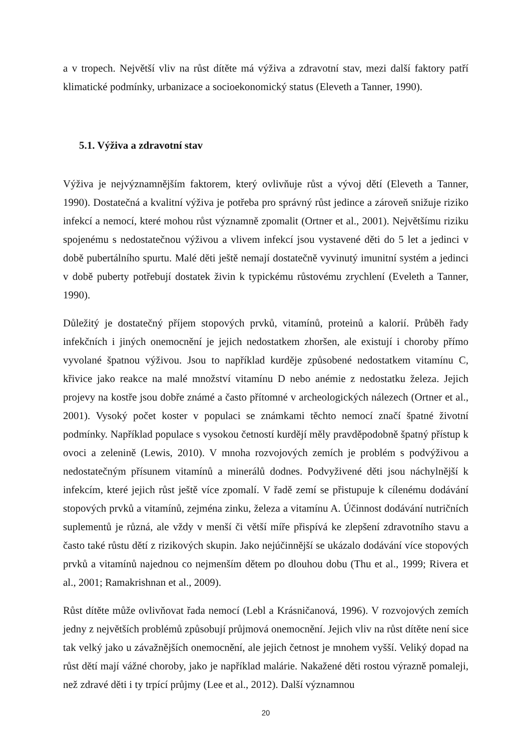a v tropech. Největší vliv na růst dítěte má výživa a zdravotní stav, mezi další faktory patří klimatické podmínky, urbanizace a socioekonomický status (Eleveth a Tanner, 1990).
5.1. Výživa a zdravotní stav
Výživa je nejvýznamnějším faktorem, který ovlivňuje růst a vývoj dětí (Eleveth a Tanner, 1990). Dostatečná a kvalitní výživa je potřeba pro správný růst jedince a zároveň snižuje riziko infekcí a nemocí, které mohou růst významně zpomalit (Ortner et al., 2001). Největšímu riziku spojenému s nedostatečnou výživou a vlivem infekcí jsou vystavené děti do 5 let a jedinci v době pubertálního spurtu. Malé děti ještě nemají dostatečně vyvinutý imunitní systém a jedinci v době puberty potřebují dostatek živin k typickému růstovému zrychlení (Eveleth a Tanner, 1990).
Důležitý je dostatečný příjem stopových prvků, vitamínů, proteinů a kalorií. Průběh řady infekčních i jiných onemocnění je jejich nedostatkem zhoršen, ale existují i choroby přímo vyvolané špatnou výživou. Jsou to například kurděje způsobené nedostatkem vitamínu C, křivice jako reakce na malé množství vitamínu D nebo anémie z nedostatku železa. Jejich projevy na kostře jsou dobře známé a často přítomné v archeologických nálezech (Ortner et al., 2001). Vysoký počet koster v populaci se známkami těchto nemocí značí špatné životní podmínky. Například populace s vysokou četností kurdějí měly pravděpodobně špatný přístup k ovoci a zelenině (Lewis, 2010). V mnoha rozvojových zemích je problém s podvýživou a nedostatečným přísunem vitamínů a minerálů dodnes. Podvyživené děti jsou náchylnější k infekcím, které jejich růst ještě více zpomalí. V řadě zemí se přistupuje k cílenému dodávání stopových prvků a vitamínů, zejména zinku, železa a vitamínu A. Účinnost dodávání nutričních suplementů je různá, ale vždy v menší či větší míře přispívá ke zlepšení zdravotního stavu a často také růstu dětí z rizikových skupin. Jako nejúčinnější se ukázalo dodávání více stopových prvků a vitamínů najednou co nejmenším dětem po dlouhou dobu (Thu et al., 1999; Rivera et al., 2001; Ramakrishnan et al., 2009).
Růst dítěte může ovlivňovat řada nemocí (Lebl a Krásničanová, 1996). V rozvojových zemích jedny z největších problémů způsobují průjmová onemocnění. Jejich vliv na růst dítěte není sice tak velký jako u závažnějších onemocnění, ale jejich četnost je mnohem vyšší. Veliký dopad na růst dětí mají vážné choroby, jako je například malárie. Nakažené děti rostou výrazně pomaleji, než zdravé děti i ty trpící průjmy (Lee et al., 2012). Další významnou
20